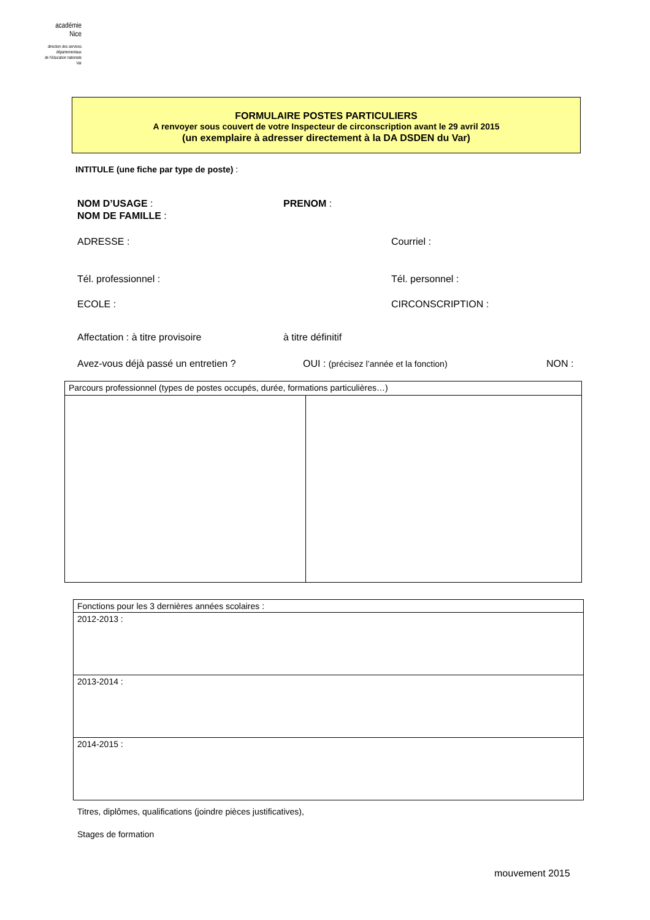académie
Nice
direction des services
départementaux
de l'éducation nationale
Var
FORMULAIRE POSTES PARTICULIERS
A renvoyer sous couvert de votre Inspecteur de circonscription avant le 29 avril 2015
(un exemplaire à adresser directement à la DA DSDEN du Var)
INTITULE (une fiche par type de poste) :
NOM D’USAGE : PRENOM :
NOM DE FAMILLE :
ADRESSE : Courriel :
Tél. professionnel : Tél. personnel :
ECOLE : CIRCONSCRIPTION :
Affectation : à titre provisoire à titre définitif
Avez-vous déjà passé un entretien ? OUI : (précisez l’année et la fonction) NON :
| Parcours professionnel (types de postes occupés, durée, formations particulières…) | |
| Fonctions pour les 3 dernières années scolaires : |
| 2012-2013 : |
| 2013-2014 : |
| 2014-2015 : |
Titres, diplômes, qualifications (joindre pièces justificatives),
Stages de formation
mouvement 2015